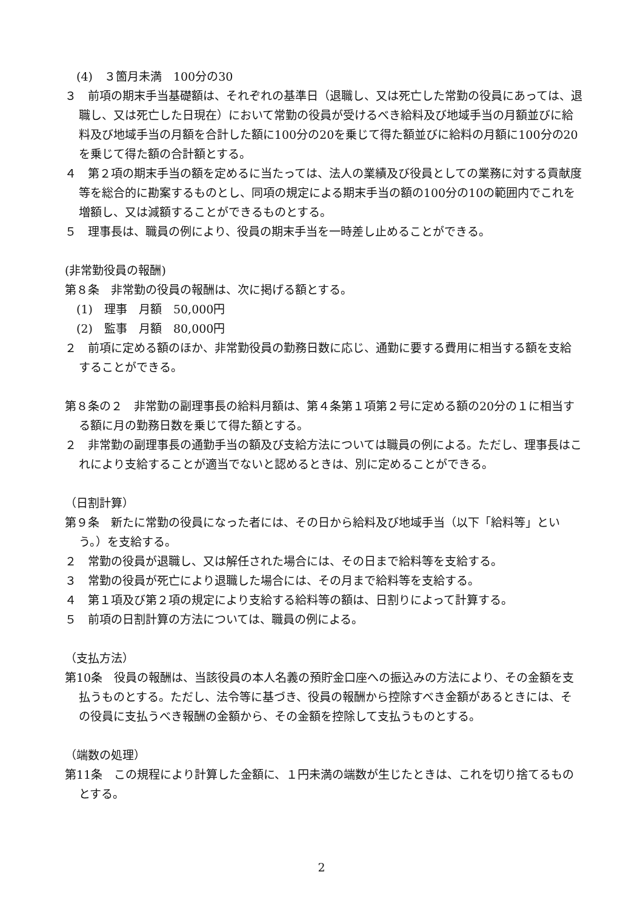(4)　３箇月未満　100分の30
３　前項の期末手当基礎額は、それぞれの基準日（退職し、又は死亡した常勤の役員にあっては、退職し、又は死亡した日現在）において常勤の役員が受けるべき給料及び地域手当の月額並びに給料及び地域手当の月額を合計した額に100分の20を乗じて得た額並びに給料の月額に100分の20を乗じて得た額の合計額とする。
４　第２項の期末手当の額を定めるに当たっては、法人の業績及び役員としての業務に対する貢献度等を総合的に勘案するものとし、同項の規定による期末手当の額の100分の10の範囲内でこれを増額し、又は減額することができるものとする。
５　理事長は、職員の例により、役員の期末手当を一時差し止めることができる。
(非常勤役員の報酬)
第８条　非常勤の役員の報酬は、次に掲げる額とする。
(1)　理事　月額　50,000円
(2)　監事　月額　80,000円
２　前項に定める額のほか、非常勤役員の勤務日数に応じ、通勤に要する費用に相当する額を支給することができる。
第８条の２　非常勤の副理事長の給料月額は、第４条第１項第２号に定める額の20分の１に相当する額に月の勤務日数を乗じて得た額とする。
２　非常勤の副理事長の通勤手当の額及び支給方法については職員の例による。ただし、理事長はこれにより支給することが適当でないと認めるときは、別に定めることができる。
（日割計算）
第９条　新たに常勤の役員になった者には、その日から給料及び地域手当（以下「給料等」という。）を支給する。
２　常勤の役員が退職し、又は解任された場合には、その日まで給料等を支給する。
３　常勤の役員が死亡により退職した場合には、その月まで給料等を支給する。
４　第１項及び第２項の規定により支給する給料等の額は、日割りによって計算する。
５　前項の日割計算の方法については、職員の例による。
（支払方法）
第10条　役員の報酬は、当該役員の本人名義の預貯金口座への振込みの方法により、その金額を支払うものとする。ただし、法令等に基づき、役員の報酬から控除すべき金額があるときには、その役員に支払うべき報酬の金額から、その金額を控除して支払うものとする。
（端数の処理）
第11条　この規程により計算した金額に、１円未満の端数が生じたときは、これを切り捨てるものとする。
2